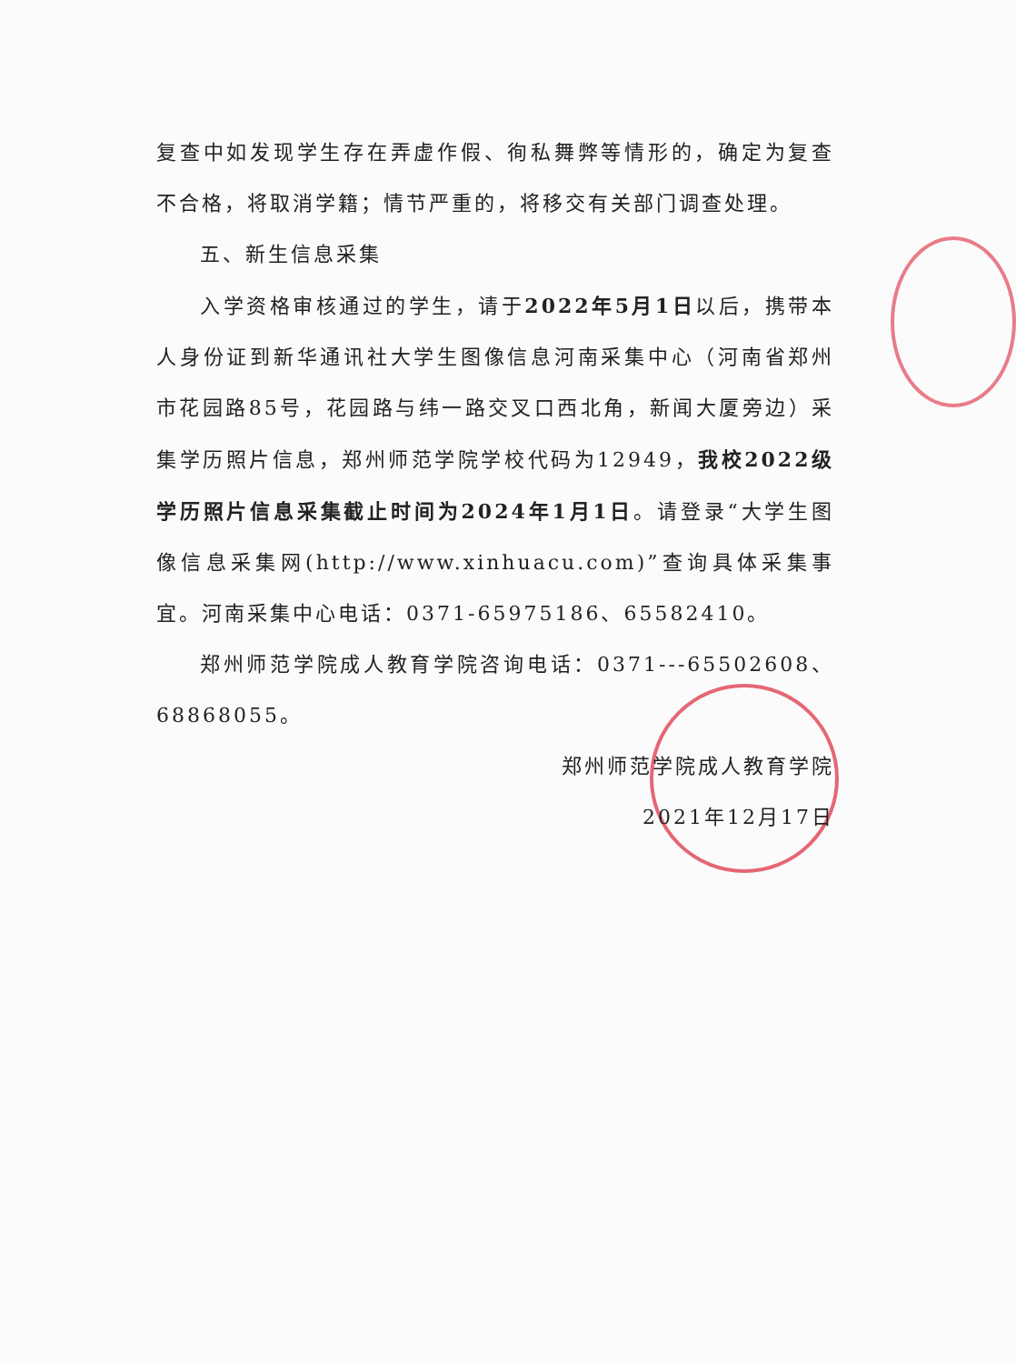复查中如发现学生存在弄虚作假、徇私舞弊等情形的，确定为复查不合格，将取消学籍；情节严重的，将移交有关部门调查处理。
五、新生信息采集
入学资格审核通过的学生，请于2022年5月1日以后，携带本人身份证到新华通讯社大学生图像信息河南采集中心（河南省郑州市花园路85号，花园路与纬一路交叉口西北角，新闻大厦旁边）采集学历照片信息，郑州师范学院学校代码为12949，我校2022级学历照片信息采集截止时间为2024年1月1日。请登录“大学生图像信息采集网(http://www.xinhuacu.com)”查询具体采集事宜。河南采集中心电话：0371-65975186、65582410。
郑州师范学院成人教育学院咨询电话：0371---65502608、68868055。
郑州师范学院成人教育学院
2021年12月17日